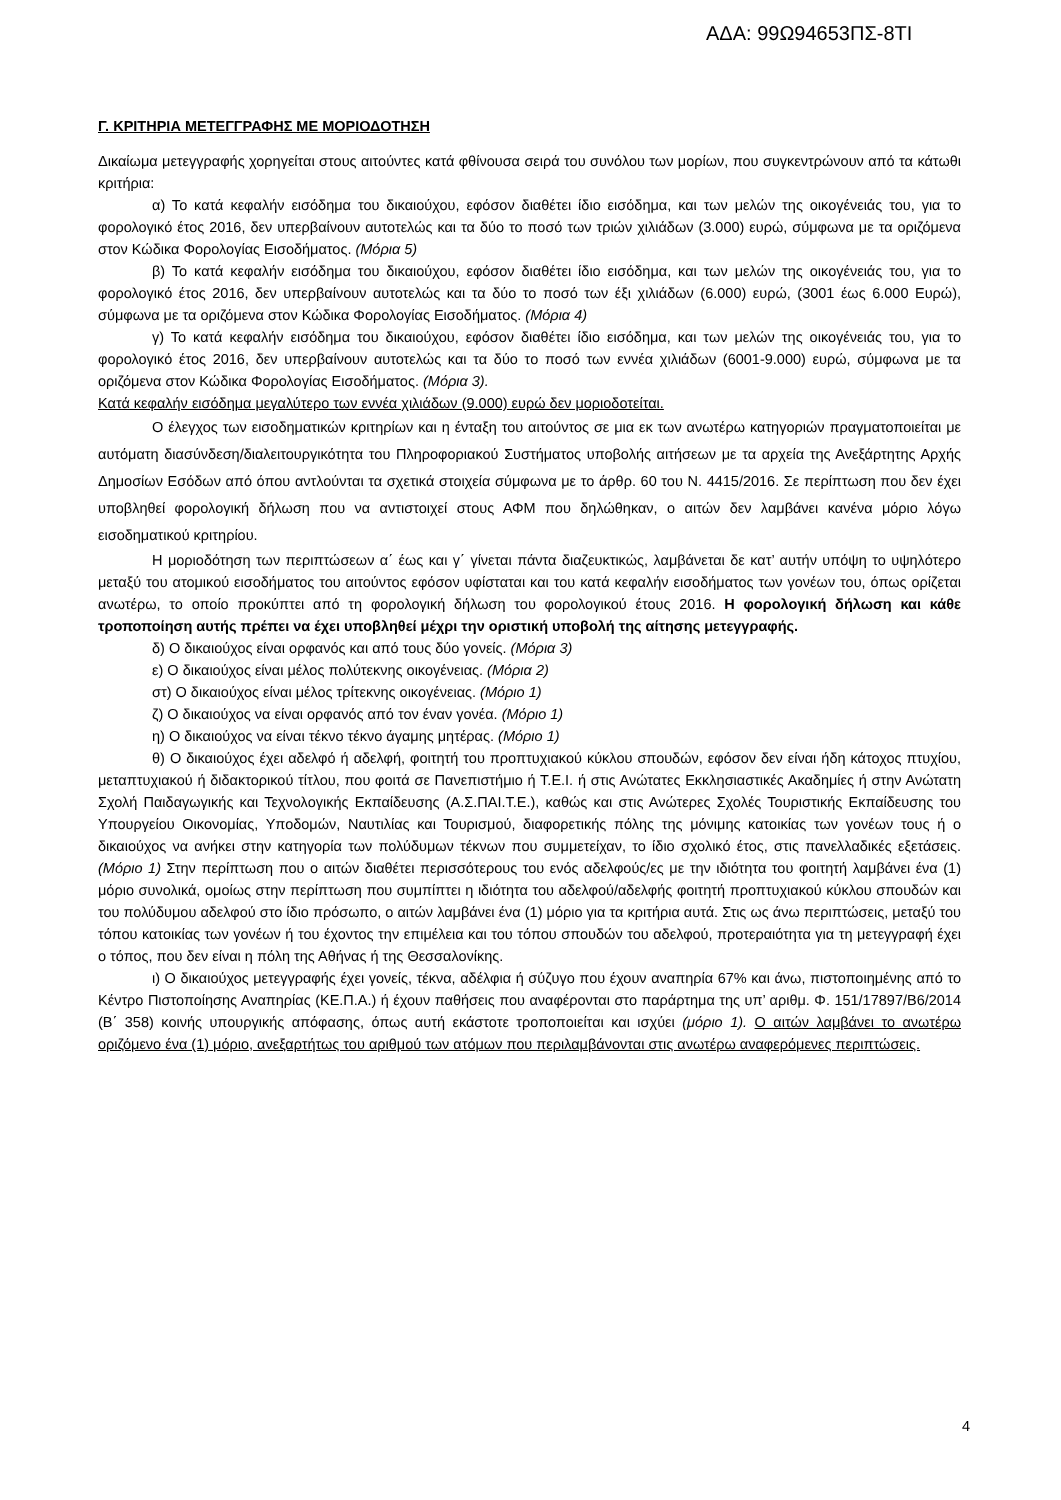ΑΔΑ: 99Ω94653ΠΣ-8ΤΙ
Γ. ΚΡΙΤΗΡΙΑ ΜΕΤΕΓΓΡΑΦΗΣ ΜΕ ΜΟΡΙΟΔΟΤΗΣΗ
Δικαίωμα μετεγγραφής χορηγείται στους αιτούντες κατά φθίνουσα σειρά του συνόλου των μορίων, που συγκεντρώνουν από τα κάτωθι κριτήρια:
α) Το κατά κεφαλήν εισόδημα του δικαιούχου, εφόσον διαθέτει ίδιο εισόδημα, και των μελών της οικογένειάς του, για το φορολογικό έτος 2016, δεν υπερβαίνουν αυτοτελώς και τα δύο το ποσό των τριών χιλιάδων (3.000) ευρώ, σύμφωνα με τα οριζόμενα στον Κώδικα Φορολογίας Εισοδήματος. (Μόρια 5)
β) Το κατά κεφαλήν εισόδημα του δικαιούχου, εφόσον διαθέτει ίδιο εισόδημα, και των μελών της οικογένειάς του, για το φορολογικό έτος 2016, δεν υπερβαίνουν αυτοτελώς και τα δύο το ποσό των έξι χιλιάδων (6.000) ευρώ, (3001 έως 6.000 Ευρώ), σύμφωνα με τα οριζόμενα στον Κώδικα Φορολογίας Εισοδήματος. (Μόρια 4)
γ) Το κατά κεφαλήν εισόδημα του δικαιούχου, εφόσον διαθέτει ίδιο εισόδημα, και των μελών της οικογένειάς του, για το φορολογικό έτος 2016, δεν υπερβαίνουν αυτοτελώς και τα δύο το ποσό των εννέα χιλιάδων (6001-9.000) ευρώ, σύμφωνα με τα οριζόμενα στον Κώδικα Φορολογίας Εισοδήματος. (Μόρια 3).
Κατά κεφαλήν εισόδημα μεγαλύτερο των εννέα χιλιάδων (9.000) ευρώ δεν μοριοδοτείται.
Ο έλεγχος των εισοδηματικών κριτηρίων και η ένταξη του αιτούντος σε μια εκ των ανωτέρω κατηγοριών πραγματοποιείται με αυτόματη διασύνδεση/διαλειτουργικότητα του Πληροφοριακού Συστήματος υποβολής αιτήσεων με τα αρχεία της Ανεξάρτητης Αρχής Δημοσίων Εσόδων από όπου αντλούνται τα σχετικά στοιχεία σύμφωνα με το άρθρ. 60 του Ν. 4415/2016. Σε περίπτωση που δεν έχει υποβληθεί φορολογική δήλωση που να αντιστοιχεί στους ΑΦΜ που δηλώθηκαν, ο αιτών δεν λαμβάνει κανένα μόριο λόγω εισοδηματικού κριτηρίου.
Η μοριοδότηση των περιπτώσεων α΄ έως και γ΄ γίνεται πάντα διαζευκτικώς, λαμβάνεται δε κατ’ αυτήν υπόψη το υψηλότερο μεταξύ του ατομικού εισοδήματος του αιτούντος εφόσον υφίσταται και του κατά κεφαλήν εισοδήματος των γονέων του, όπως ορίζεται ανωτέρω, το οποίο προκύπτει από τη φορολογική δήλωση του φορολογικού έτους 2016. Η φορολογική δήλωση και κάθε τροποποίηση αυτής πρέπει να έχει υποβληθεί μέχρι την οριστική υποβολή της αίτησης μετεγγραφής.
δ) Ο δικαιούχος είναι ορφανός και από τους δύο γονείς. (Μόρια 3)
ε) Ο δικαιούχος είναι μέλος πολύτεκνης οικογένειας. (Μόρια 2)
στ) Ο δικαιούχος είναι μέλος τρίτεκνης οικογένειας. (Μόριο 1)
ζ) Ο δικαιούχος να είναι ορφανός από τον έναν γονέα. (Μόριο 1)
η) Ο δικαιούχος να είναι τέκνο τέκνο άγαμης μητέρας. (Μόριο 1)
θ) Ο δικαιούχος έχει αδελφό ή αδελφή, φοιτητή του προπτυχιακού κύκλου σπουδών, εφόσον δεν είναι ήδη κάτοχος πτυχίου, μεταπτυχιακού ή διδακτορικού τίτλου, που φοιτά σε Πανεπιστήμιο ή Τ.Ε.Ι. ή στις Ανώτατες Εκκλησιαστικές Ακαδημίες ή στην Ανώτατη Σχολή Παιδαγωγικής και Τεχνολογικής Εκπαίδευσης (Α.Σ.ΠΑΙ.Τ.Ε.), καθώς και στις Ανώτερες Σχολές Τουριστικής Εκπαίδευσης του Υπουργείου Οικονομίας, Υποδομών, Ναυτιλίας και Τουρισμού, διαφορετικής πόλης της μόνιμης κατοικίας των γονέων τους ή ο δικαιούχος να ανήκει στην κατηγορία των πολύδυμων τέκνων που συμμετείχαν, το ίδιο σχολικό έτος, στις πανελλαδικές εξετάσεις. (Μόριο 1) Στην περίπτωση που ο αιτών διαθέτει περισσότερους του ενός αδελφούς/ες με την ιδιότητα του φοιτητή λαμβάνει ένα (1) μόριο συνολικά, ομοίως στην περίπτωση που συμπίπτει η ιδιότητα του αδελφού/αδελφής φοιτητή προπτυχιακού κύκλου σπουδών και του πολύδυμου αδελφού στο ίδιο πρόσωπο, ο αιτών λαμβάνει ένα (1) μόριο για τα κριτήρια αυτά. Στις ως άνω περιπτώσεις, μεταξύ του τόπου κατοικίας των γονέων ή του έχοντος την επιμέλεια και του τόπου σπουδών του αδελφού, προτεραιότητα για τη μετεγγραφή έχει ο τόπος, που δεν είναι η πόλη της Αθήνας ή της Θεσσαλονίκης.
ι) Ο δικαιούχος μετεγγραφής έχει γονείς, τέκνα, αδέλφια ή σύζυγο που έχουν αναπηρία 67% και άνω, πιστοποιημένης από το Κέντρο Πιστοποίησης Αναπηρίας (ΚΕ.Π.Α.) ή έχουν παθήσεις που αναφέρονται στο παράρτημα της υπ’ αριθμ. Φ. 151/17897/Β6/2014 (Β΄ 358) κοινής υπουργικής απόφασης, όπως αυτή εκάστοτε τροποποιείται και ισχύει (μόριο 1). Ο αιτών λαμβάνει το ανωτέρω οριζόμενο ένα (1) μόριο, ανεξαρτήτως του αριθμού των ατόμων που περιλαμβάνονται στις ανωτέρω αναφερόμενες περιπτώσεις.
4